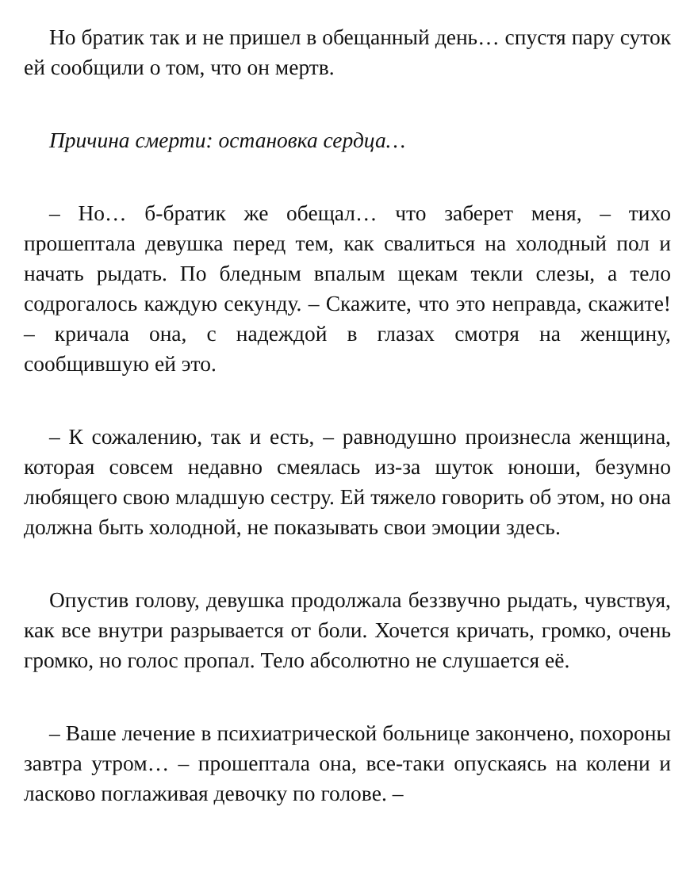Но братик так и не пришел в обещанный день… спустя пару суток ей сообщили о том, что он мертв.
Причина смерти: остановка сердца…
– Но… б-братик же обещал… что заберет меня, – тихо прошептала девушка перед тем, как свалиться на холодный пол и начать рыдать. По бледным впалым щекам текли слезы, а тело содрогалось каждую секунду. – Скажите, что это неправда, скажите! – кричала она, с надеждой в глазах смотря на женщину, сообщившую ей это.
– К сожалению, так и есть, – равнодушно произнесла женщина, которая совсем недавно смеялась из-за шуток юноши, безумно любящего свою младшую сестру. Ей тяжело говорить об этом, но она должна быть холодной, не показывать свои эмоции здесь.
Опустив голову, девушка продолжала беззвучно рыдать, чувствуя, как все внутри разрывается от боли. Хочется кричать, громко, очень громко, но голос пропал. Тело абсолютно не слушается её.
– Ваше лечение в психиатрической больнице закончено, похороны завтра утром… – прошептала она, все-таки опускаясь на колени и ласково поглаживая девочку по голове. –